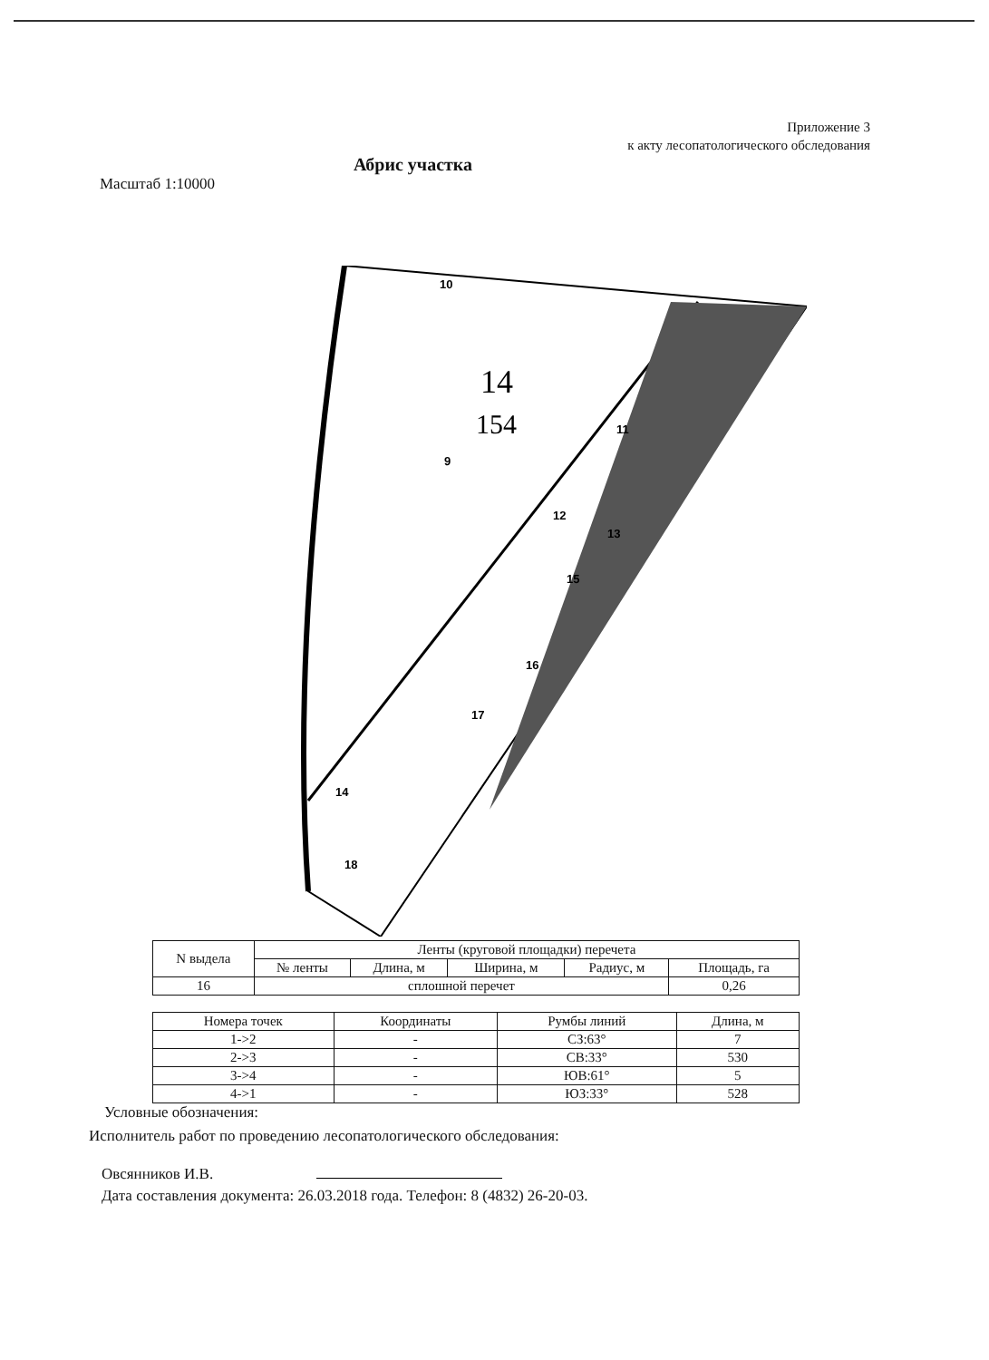Приложение 3
к акту лесопатологического обследования
Абрис участка
Масштаб 1:10000
14
154
10
9
11
12
13
15
16
17
14
18
| N выдела | Ленты (круговой площадки) перечета | | | | |
| --- | --- | --- | --- | --- | --- |
| | № ленты | Длина, м | Ширина, м | Радиус, м | Площадь, га |
| 16 | сплошной перечет | | | | 0,26 |
| Номера точек | Координаты | Румбы линий | Длина, м |
| --- | --- | --- | --- |
| 1->2 | - | СЗ:63° | 7 |
| 2->3 | - | СВ:33° | 530 |
| 3->4 | - | ЮВ:61° | 5 |
| 4->1 | - | ЮЗ:33° | 528 |
Условные обозначения:
Исполнитель работ по проведению лесопатологического обследования:
Овсянников И.В.
Дата составления документа: 26.03.2018 года. Телефон: 8 (4832) 26-20-03.